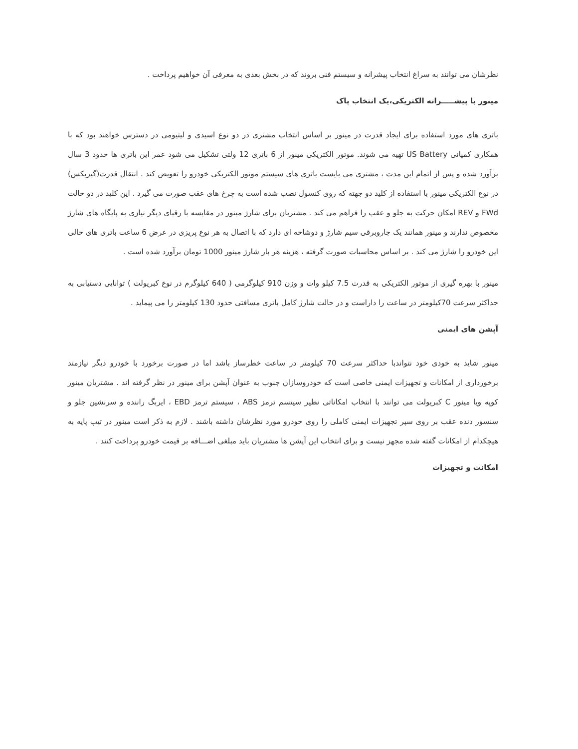نظرشان می توانند به سراغ انتخاب پیشرانه و سیستم فنی بروند که در بخش بعدی به معرفی آن خواهیم پرداخت .
مینور با پیشـــــرانه الکتریکی،یک انتخاب پاک
باتری های مورد استفاده برای ایجاد قدرت در مینور بر اساس انتخاب مشتری در دو نوع اسیدی و لیتیومی در دسترس خواهند بود که با همکاری کمپانی US Battery تهیه می شوند. موتور الکتریکی مینور از 6 باتری 12 ولتی تشکیل می شود عمر این باتری ها حدود 3 سال برآورد شده و پس از اتمام این مدت ، مشتری می بایست باتری های سیستم موتور الکتریکی خودرو را تعویض کند . انتقال قدرت(گیربکس) در نوع الکتریکی مینور با استفاده از کلید دو جهته که روی کنسول نصب شده است به چرخ های عقب صورت می گیرد . این کلید در دو حالت FWd و REV امکان حرکت به جلو و عقب را فراهم می کند . مشتریان برای شارژ مینور در مقایسه با رقبای دیگر نیازی به پایگاه های شارژ مخصوص ندارند و مینور همانند یک جاروبرقی سیم شارژ و دوشاخه ای دارد که با اتصال به هر نوع پریزی در عرض 6 ساعت باتری های خالی این خودرو را شارژ می کند . بر اساس محاسبات صورت گرفته ، هزینه هر بار شارژ مینور 1000 تومان برآورد شده است .
مینور با بهره گیری از موتور الکتریکی به قدرت 7.5 کیلو وات و وزن 910 کیلوگرمی ( 640 کیلوگرم در نوع کبریولت ) توانایی دستیابی به حداکثر سرعت 70کیلومتر در ساعت را داراست و در حالت شارژ کامل باتری مسافتی حدود 130 کیلومتر را می پیماید .
آپشن های ایمنی
مینور شاید به خودی خود نتواندبا حداکثر سرعت 70 کیلومتر در ساعت خطرساز باشد اما در صورت برخورد با خودرو دیگر نیازمند برخورداری از امکانات و تجهیزات ایمنی خاصی است که خودروسازان جنوب به عنوان آپشن برای مینور در نظر گرفته اند . مشتریان مینور کوپه ویا مینور C کبریولت می توانند با انتخاب امکاناتی نظیر سیتسم ترمز ABS ، سیستم ترمز EBD ، ایربگ راننده و سرنشین جلو و سنسور دنده عقب بر روی سپر تجهیزات ایمنی کاملی را روی خودرو مورد نظرشان داشته باشند . لازم به ذکر است مینور در تیپ پایه به هیچکدام از امکانات گفته شده مجهز نیست و برای انتخاب این آپشن ها مشتریان باید مبلغی اضـــافه بر قیمت خودرو پرداخت کنند .
امکانت و تجهیزات